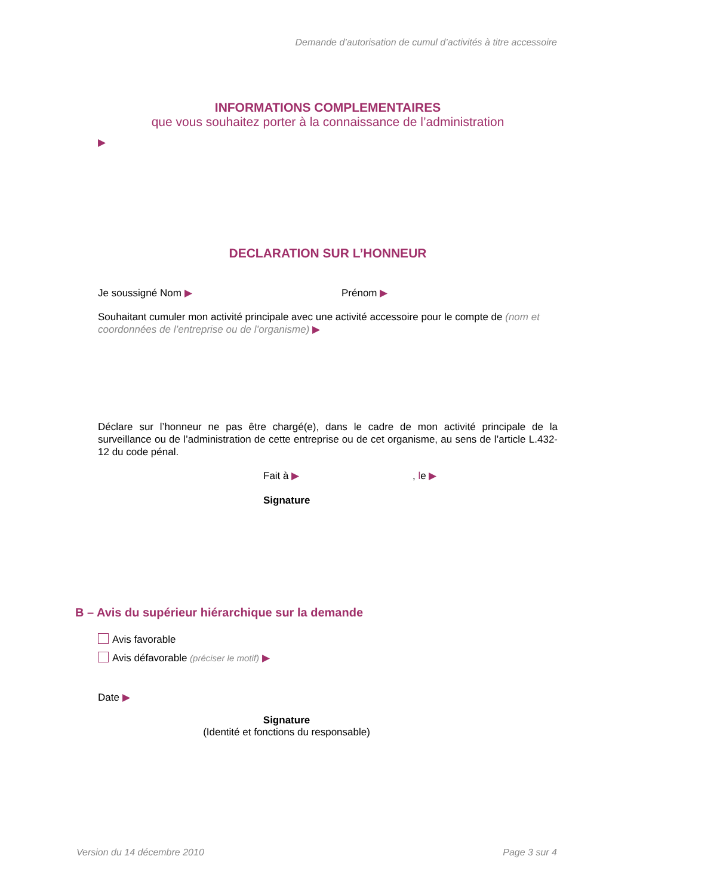Demande d’autorisation de cumul d’activités à titre accessoire
INFORMATIONS COMPLEMENTAIRES
que vous souhaitez porter à la connaissance de l’administration
▶
DECLARATION SUR L’HONNEUR
Je soussigné Nom ▶ Prénom ▶
Souhaitant cumuler mon activité principale avec une activité accessoire pour le compte de (nom et coordonnées de l’entreprise ou de l’organisme) ▶
Déclare sur l’honneur ne pas être chargé(e), dans le cadre de mon activité principale de la surveillance ou de l’administration de cette entreprise ou de cet organisme, au sens de l’article L.432-12 du code pénal.
Fait à ▶, le ▶
Signature
B – Avis du supérieur hiérarchique sur la demande
Avis favorable
Avis défavorable (préciser le motif) ▶
Date ▶
Signature
(Identité et fonctions du responsable)
Version du 14 décembre 2010 Page 3 sur 4